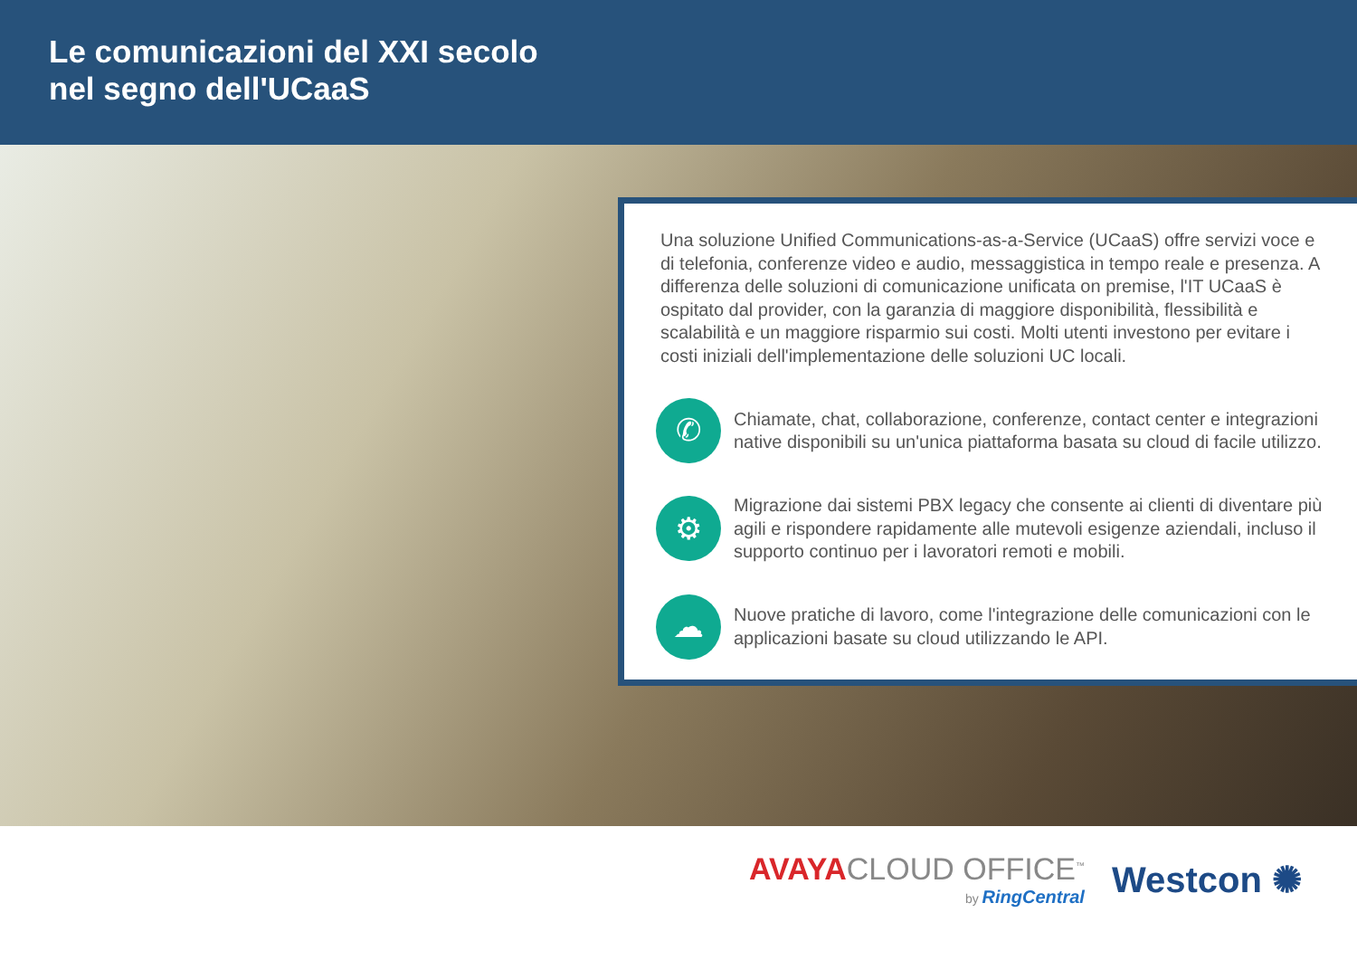Le comunicazioni del XXI secolo
nel segno dell'UCaaS
Una soluzione Unified Communications-as-a-Service (UCaaS) offre servizi voce e di telefonia, conferenze video e audio, messaggistica in tempo reale e presenza. A differenza delle soluzioni di comunicazione unificata on premise, l'IT UCaaS è ospitato dal provider, con la garanzia di maggiore disponibilità, flessibilità e scalabilità e un maggiore risparmio sui costi. Molti utenti investono per evitare i costi iniziali dell'implementazione delle soluzioni UC locali.
✆
Chiamate, chat, collaborazione, conferenze, contact center e integrazioni native disponibili su un'unica piattaforma basata su cloud di facile utilizzo.
⚙
Migrazione dai sistemi PBX legacy che consente ai clienti di diventare più agili e rispondere rapidamente alle mutevoli esigenze aziendali, incluso il supporto continuo per i lavoratori remoti e mobili.
☁
Nuove pratiche di lavoro, come l'integrazione delle comunicazioni con le applicazioni basate su cloud utilizzando le API.
AVAYACLOUD OFFICE<sup>™</sup>
by RingCentral
Westcon ✺